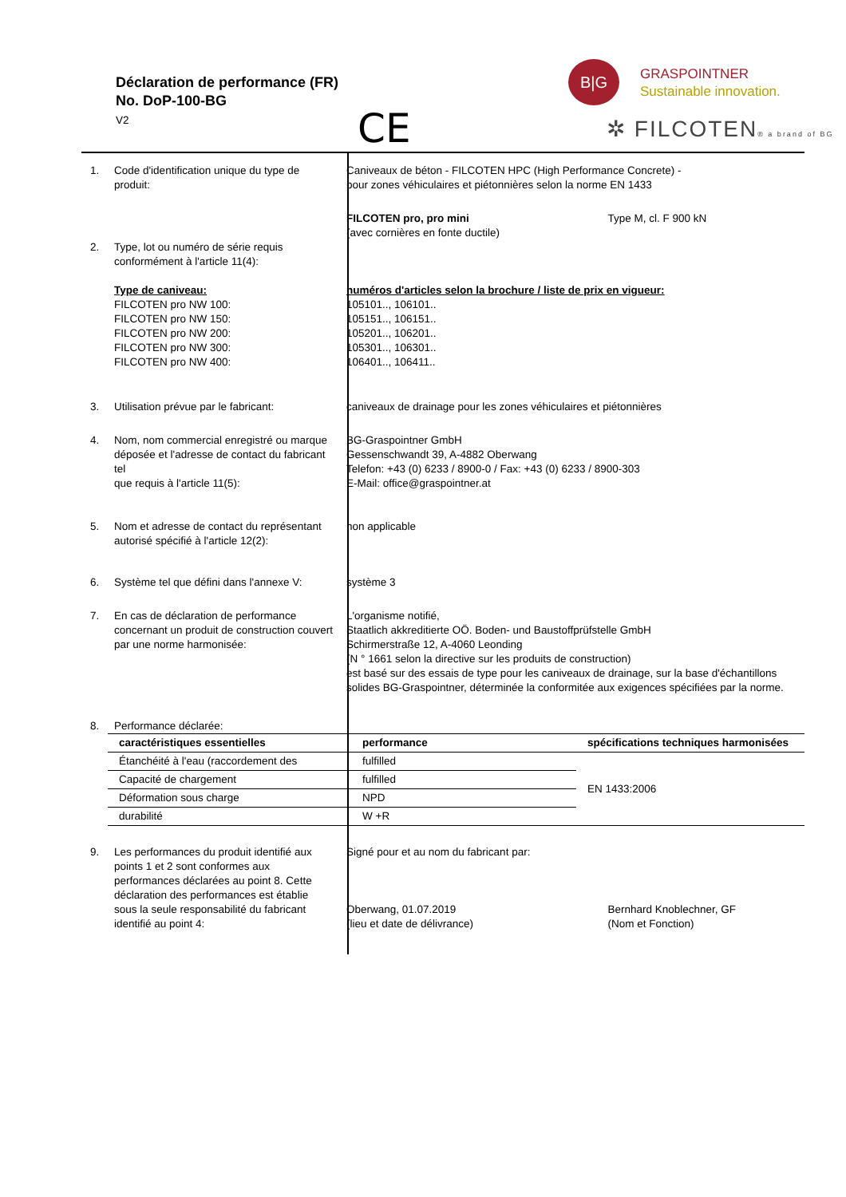Déclaration de performance (FR)
No. DoP-100-BG
V2
CE
B|G
GRASPOINTNER
Sustainable innovation.
✲ FILCOTEN® a brand of BG
| 1. | Code d'identification unique du type de produit: | Caniveaux de béton - FILCOTEN HPC (High Performance Concrete) - pour zones véhiculaires et piétonnières selon la norme EN 1433 | |
| | | FILCOTEN pro, pro mini (avec cornières en fonte ductile) | Type M, cl. F 900 kN |
| 2. | Type, lot ou numéro de série requis conformément à l'article 11(4): Type de caniveau: FILCOTEN pro NW 100: FILCOTEN pro NW 150: FILCOTEN pro NW 200: FILCOTEN pro NW 300: FILCOTEN pro NW 400: | numéros d'articles selon la brochure / liste de prix en vigueur: 105101.., 106101.. 105151.., 106151.. 105201.., 106201.. 105301.., 106301.. 106401.., 106411.. | |
| 3. | Utilisation prévue par le fabricant: | caniveaux de drainage pour les zones véhiculaires et piétonnières | |
| 4. | Nom, nom commercial enregistré ou marque déposée et l'adresse de contact du fabricant tel que requis à l'article 11(5): | BG-Graspointner GmbH Gessenschwandt 39, A-4882 Oberwang Telefon: +43 (0) 6233 / 8900-0 / Fax: +43 (0) 6233 / 8900-303 E-Mail: office@graspointner.at | |
| 5. | Nom et adresse de contact du représentant autorisé spécifié à l'article 12(2): | non applicable | |
| 6. | Système tel que défini dans l'annexe V: | système 3 | |
| 7. | En cas de déclaration de performance concernant un produit de construction couvert par une norme harmonisée: | L'organisme notifié, Staatlich akkreditierte OÖ. Boden- und Baustoffprüfstelle GmbH Schirmerstraße 12, A-4060 Leonding (N ° 1661 selon la directive sur les produits de construction) est basé sur des essais de type pour les caniveaux de drainage, sur la base d'échantillons solides BG-Graspointner, déterminée la conformitée aux exigences spécifiées par la norme. | |
| 8. | Performance déclarée: | | |
| | / caractéristiques essentielles / performance / spécifications techniques harmonisées / / --- / --- / --- / / Étanchéité à l'eau (raccordement des / fulfilled / EN 1433:2006 / / Capacité de chargement / fulfilled / / / Déformation sous charge / NPD / / / durabilité / W +R / / | | |
| 9. | Les performances du produit identifié aux points 1 et 2 sont conformes aux performances déclarées au point 8. Cette déclaration des performances est établie sous la seule responsabilité du fabricant identifié au point 4: | Signé pour et au nom du fabricant par: Oberwang, 01.07.2019 (lieu et date de délivrance) | Bernhard Knoblechner, GF (Nom et Fonction) |